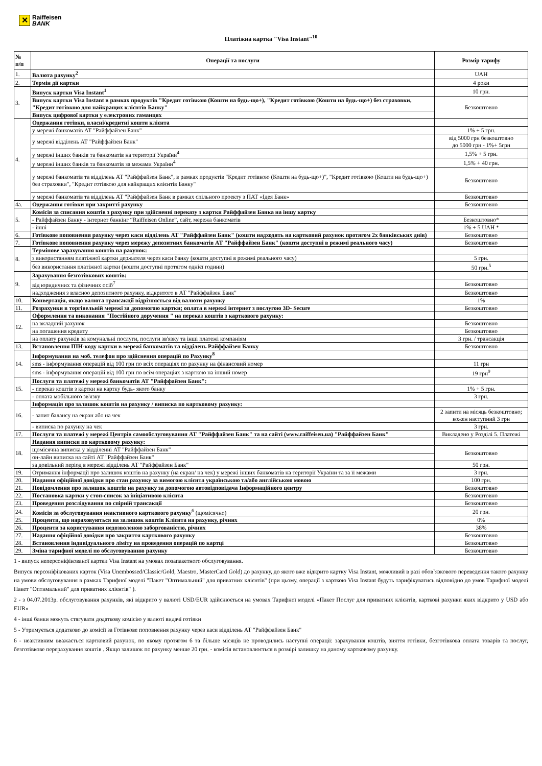✕
Raiffeisen
BANK
Платіжна картка "Visa Instant"<sup>10</sup>
| № п/п | Операції та послуги | Розмір тарифу |
| --- | --- | --- |
| 1. | Валюта рахунку<sup>2</sup> | UAH |
| 2. | Термін дії картки | 4 роки |
| 3. | Випуск картки Visa Instant<sup>1</sup> | 10 грн. |
| | Випуск картки Visa Instant в рамках продуктів "Кредит готівкою (Кошти на будь-що+), "Кредит готівкою (Кошти на будь-що+) без страховки, "Кредит готівкою для найкращих клієнтів Банку" | Безкоштовно |
| | Випуск цифрової картки у електроних гаманцях | |
| 4. | Одержання готівки, власні/кредитні кошти клієнта | |
| | у мережі банкоматів АТ "Райффайзен Банк" | 1% + 5 грн. |
| | у мережі відділень АТ "Райффайзен Банк" | від 5000 грн безкоштовно до 5000 грн - 1%+ 5грн |
| | у мережі інших банків та банкоматів на території України<sup>4</sup> | 1,5% + 5 грн. |
| | у мережі інших банків та банкоматів за межами України<sup>4</sup> | 1,5% + 40 грн. |
| | у мережі банкоматів та відділень АТ "Райффайзен Банк", в рамках продуктів "Кредит готівкою (Кошти на будь-що+)", "Кредит готівкою (Кошти на будь-що+) без страховки", "Кредит готівкою для найкращих клієнтів Банку" | Безкоштовно |
| | у мережі банкоматів та відділень АТ "Райффайзен Банк в рамках спільного проекту з ПАТ «Ідея Банк» | Безкоштовно |
| 4а. | Одержання готівки при закритті рахунку | Безкоштовно |
| 5. | Комісія за списання коштів з рахунку при здійсненні переказу з картки Райффайзен Банка на іншу картку | |
| | - Райффайзен Банку - інтернет банкінг “Raiffeisen Online”, сайт, мережа банкоматів | Безкоштовно* |
| | - інші | 1% + 5 UAH * |
| 6. | Готівкове поповнення рахунку через каси відділень АТ "Райффайзен Банк" (кошти надходять на картковий рахунок протягом 2х банківських днів) | Безкоштовно |
| 7. | Готівкове поповнення рахунку через мережу депозитних банкоматів АТ "Райффайзен Банк" (кошти доступні в режимі реального часу) | Безкоштовно |
| 8. | Термінове зарахування коштів на рахунок: | |
| | з використанням платіжної картки держателя через каси банку (кошти доступні в режимі реального часу) | 5 грн. |
| | без використання платіжної картки (кошти доступні протягом однієї години) | 50 грн.<sup>5</sup> |
| 9. | Зарахування безготівкових коштів: | |
| | від юридичних та фізичних осіб<sup>7</sup> | Безкоштовно |
| | надходження з власноо депозитного рахунку, відкритого в АТ "Райффайзен Банк" | Безкоштовно |
| 10. | Конвертація, якщо валюта трансакції відрізняється від валюти рахунку | 1% |
| 11. | Розрахунки в торгівельній мережі за допомогою картки; оплата в мережі інтернет з послугою 3D- Secure | Безкоштовно |
| 12. | Оформлення та виконання "Постійного доручення " на переказ коштів з карткового рахунку: | |
| | на вкладний рахунок | Безкоштовно |
| | на погашення кредиту | Безкоштовно |
| | на оплату рахунків за комунальні послуги, послуги зв'язку та інші платежі компаніям | 3 грн. / трансакція |
| 13. | Встановлення ПІН-коду картки в мережі банкоматів та відділень Райффайзен Банку | Безкоштовно |
| 14. | Інформування на моб. телефон про здійснення операцій по Рахунку<sup>8</sup> | |
| | sms - інформування операцій від 100 грн по всіх операціях по рахунку на фінансовий номер | 11 грн |
| | sms - інформування операцій від 100 грн по всім операціях з карткою на інший номер | 19 грн<sup>9</sup> |
| 15. | Послуги та платежі у мережі банкоматів АТ "Райффайзен Банк": | |
| | - переказ коштів з картки на картку будь- якого банку | 1% + 5 грн. |
| | - оплата мобільного зв'язку | 3 грн. |
| 16. | Інформація про залишок коштів на рахунку / виписка по картковому рахунку: | |
| | - запит балансу на екран або на чек | 2 запити на місяць безкоштовно; кожен наступний 3 грн |
| | - виписка по рахунку на чек | 3 грн. |
| 17. | Послуги та платежі у мережі Центрів самообслуговування АТ "Райффайзен Банк" та на сайті (www.raiffeisen.ua) "Райффайзен Банк" | Викладено у Розділі 5. Платежі |
| 18. | Надання виписки по картковому рахунку: | |
| | щомісячна виписка у відділенні АТ "Райффайзен Банк" | Безкоштовно |
| | он-лайн виписка на сайті АТ "Райффайзен Банк" | |
| | за довільний період в мережі відділень АТ "Райффайзен Банк" | 50 грн. |
| 19. | Отримання інформації про залишок коштів на рахунку (на екран/ на чек) у мережі інших банкоматів на території України та за її межами | 3 грн. |
| 20. | Надання офіційної довідки про стан рахунку за вимогою клієнта українською та/або англійською мовою | 100 грн. |
| 21. | Повідомлення про залишок коштів на рахунку за допомогою автовідповідача Інформаційного центру | Безкоштовно |
| 22. | Постановка картки у стоп-список за ініціативою клієнта | Безкоштовно |
| 23. | Проведення розслідування по спірній трансакції | Безкоштовно |
| 24. | Комісія за обслуговування неактивного карткового рахунку<sup>6</sup> (щомісячно) | 20 грн. |
| 25. | Проценти, що нараховуються на залишок коштів Клієнта на рахунку, річних | 0% |
| 26. | Проценти за користування недозволеною заборгованістю, річних | 38% |
| 27. | Надання офіційної довідки про закриття карткового рахунку | Безкоштовно |
| 28. | Встановлення індивідуального ліміту на проведення операцій по картці | Безкоштовно |
| 29. | Зміна тарифної моделі по обслуговуванню рахунку | Безкоштовно |
1 - випуск неперсоніфікованої картки Visa Instant на умовах позапакетного обслуговування.
Випуск персоніфікованих карток (Visa Unembossed/Classic/Gold, Maestro, MasterCard Gold) до рахунку, до якого вже відкрито картку Visa Instant, можливий в разі обов`язкового переведення такого рахунку на умови обслуговування в рамках Тарифної моделі "Пакет "Оптимальний" для приватних клієнтів" (при цьому, операції з карткою Visa Instant будуть тарифікуватись відповідно до умов Тарифної моделі Пакет "Оптимальний" для приватних клієнтів" ).
2 - з 04.07.2013р. обслуговування рахунків, які відкрито у валюті USD/EUR здійснюється на умовах Тарифної моделі «Пакет Послуг для приватних клієнтів, карткові рахунки яких відкрито у USD або EUR»
4 - інші банки можуть стягувати додаткову комісію у валюті видачі готівки
5 - Утримується додатково до комісії за Готівкове поповнення рахунку через каси відділень АТ "Райффайзен Банк"
6 - неактивним вважається картковий рахунок, по якому протягом 6 та більше місяців не проводились наступні операції: зарахування коштів, зняття готівки, безготівкова оплата товарів та послуг, безготівкове перерахування коштів . Якщо залишок по рахунку менше 20 грн. - комісія встановлюється в розмірі залишку на даному картковому рахунку.